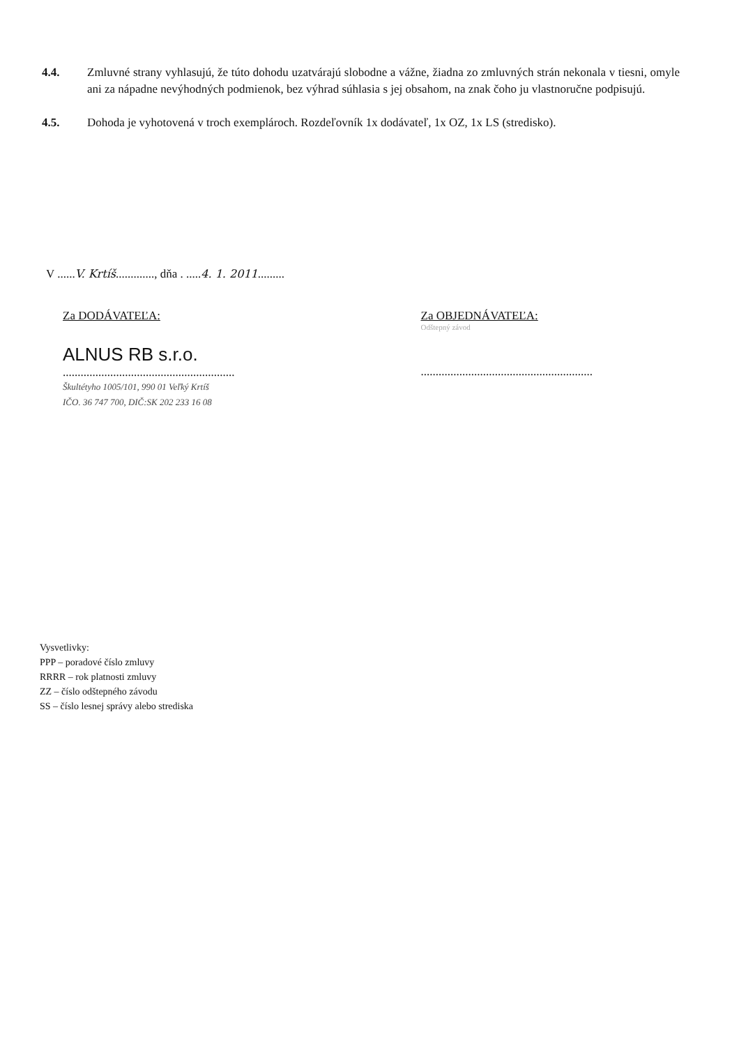4.4. Zmluvné strany vyhlasujú, že túto dohodu uzatvárajú slobodne a vážne, žiadna zo zmluvných strán nekonala v tiesni, omyle ani za nápadne nevýhodných podmienok, bez výhrad súhlasia s jej obsahom, na znak čoho ju vlastnoručne podpisujú.
4.5. Dohoda je vyhotovená v troch exemplároch. Rozdeľovník 1x dodávateľ, 1x OZ, 1x LS (stredisko).
V ......V. Krtíš............., dňa . .....4. 1. 2011.........
Za DODÁVATEĽA:
ALNUS RB s.r.o.
..........................................................
Škultétyho 1005/101, 990 01 Veľký Krtíš
IČO. 36 747 700, DIČ:SK 202 233 16 08
Za OBJEDNÁVATEĽA:
Odštepný závod
..........................................................
Vysvetlivky:
PPP – poradové číslo zmluvy
RRRR – rok platnosti zmluvy
ZZ – číslo odštepného závodu
SS – číslo lesnej správy alebo strediska